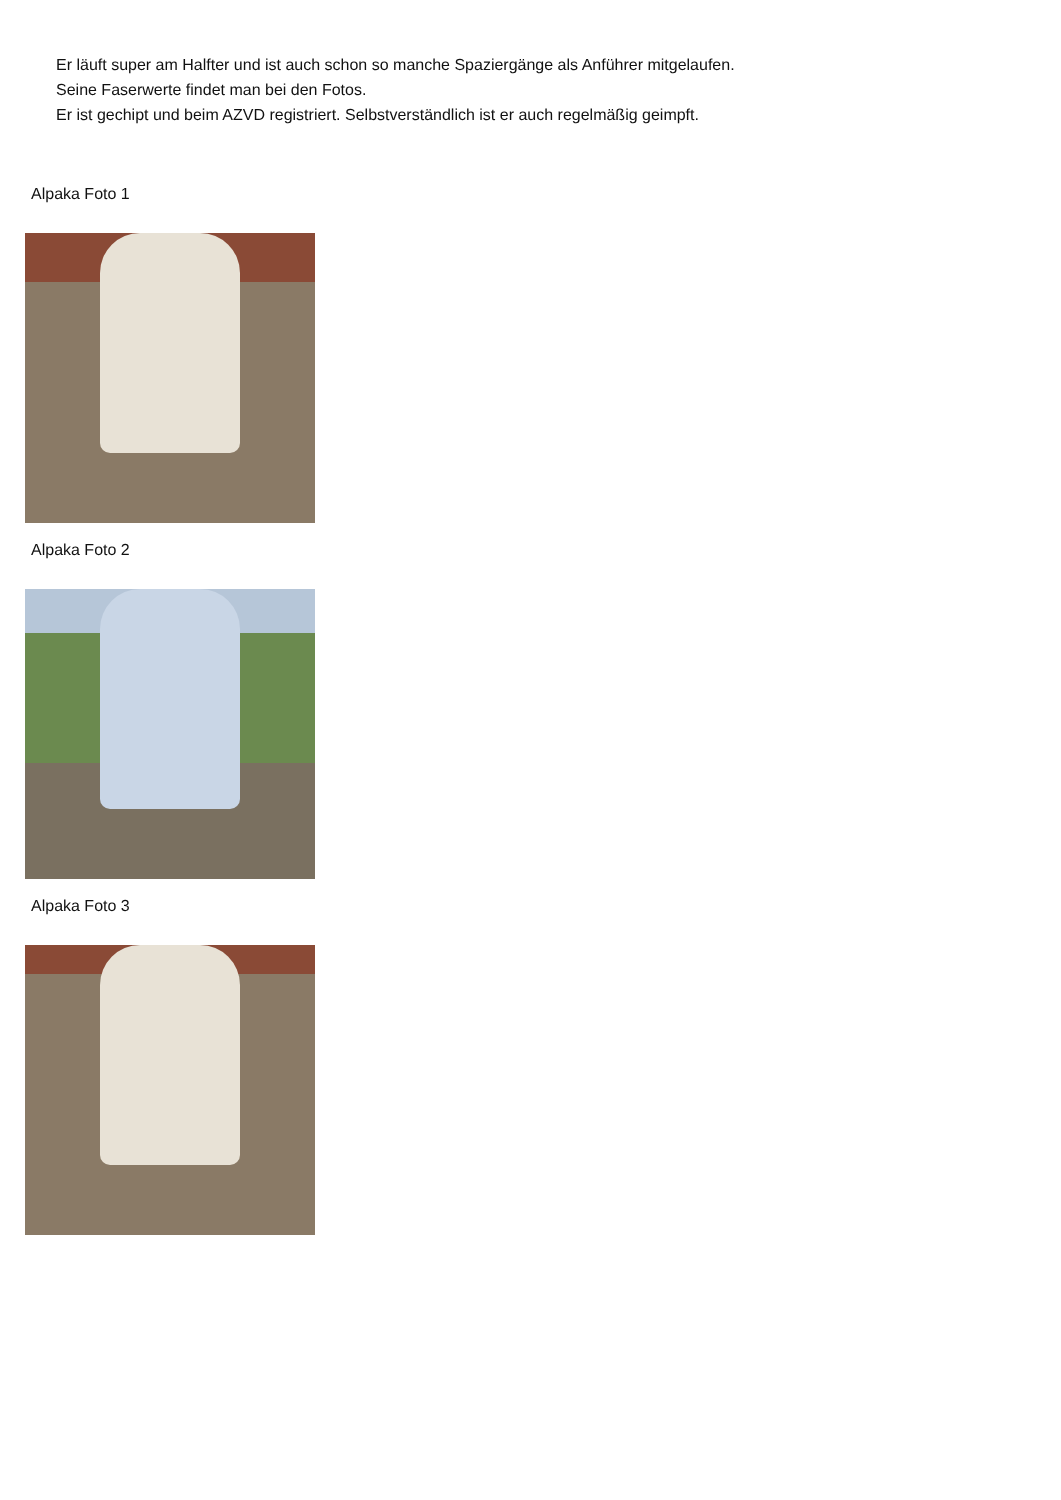Er läuft super am Halfter und ist auch schon so manche Spaziergänge als Anführer mitgelaufen.
Seine Faserwerte findet man bei den Fotos.
Er ist gechipt und beim AZVD registriert. Selbstverständlich ist er auch regelmäßig geimpft.
Alpaka Foto 1
Alpaka Foto 2
Alpaka Foto 3